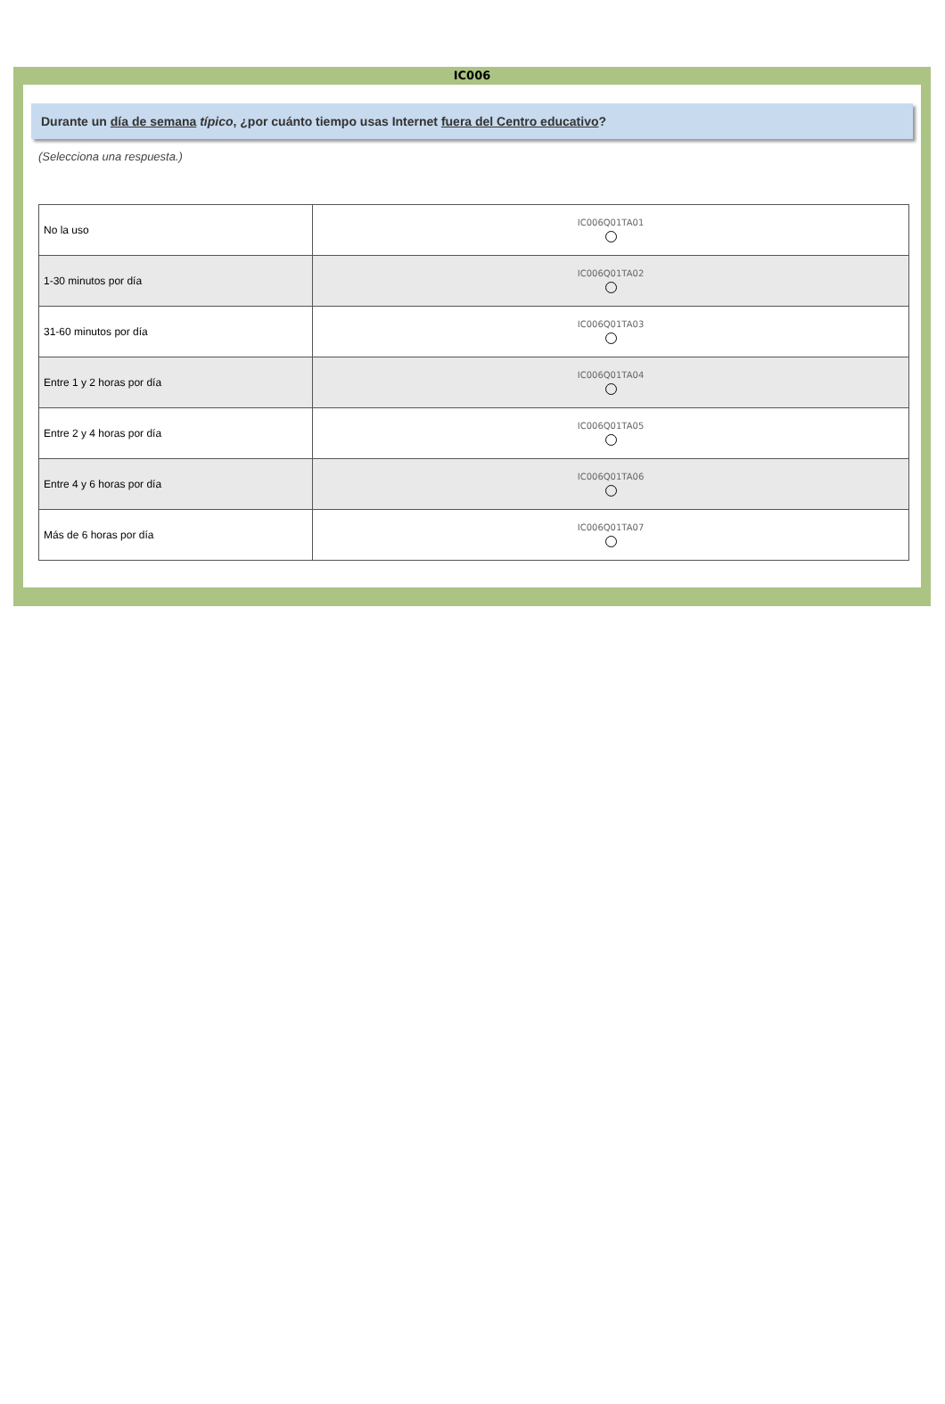IC006
Durante un día de semana típico, ¿por cuánto tiempo usas Internet fuera del Centro educativo?
(Selecciona una respuesta.)
| No la uso | IC006Q01TA01 |
| 1-30 minutos por día | IC006Q01TA02 |
| 31-60 minutos por día | IC006Q01TA03 |
| Entre 1 y 2 horas por día | IC006Q01TA04 |
| Entre 2 y 4 horas por día | IC006Q01TA05 |
| Entre 4 y 6 horas por día | IC006Q01TA06 |
| Más de 6 horas por día | IC006Q01TA07 |